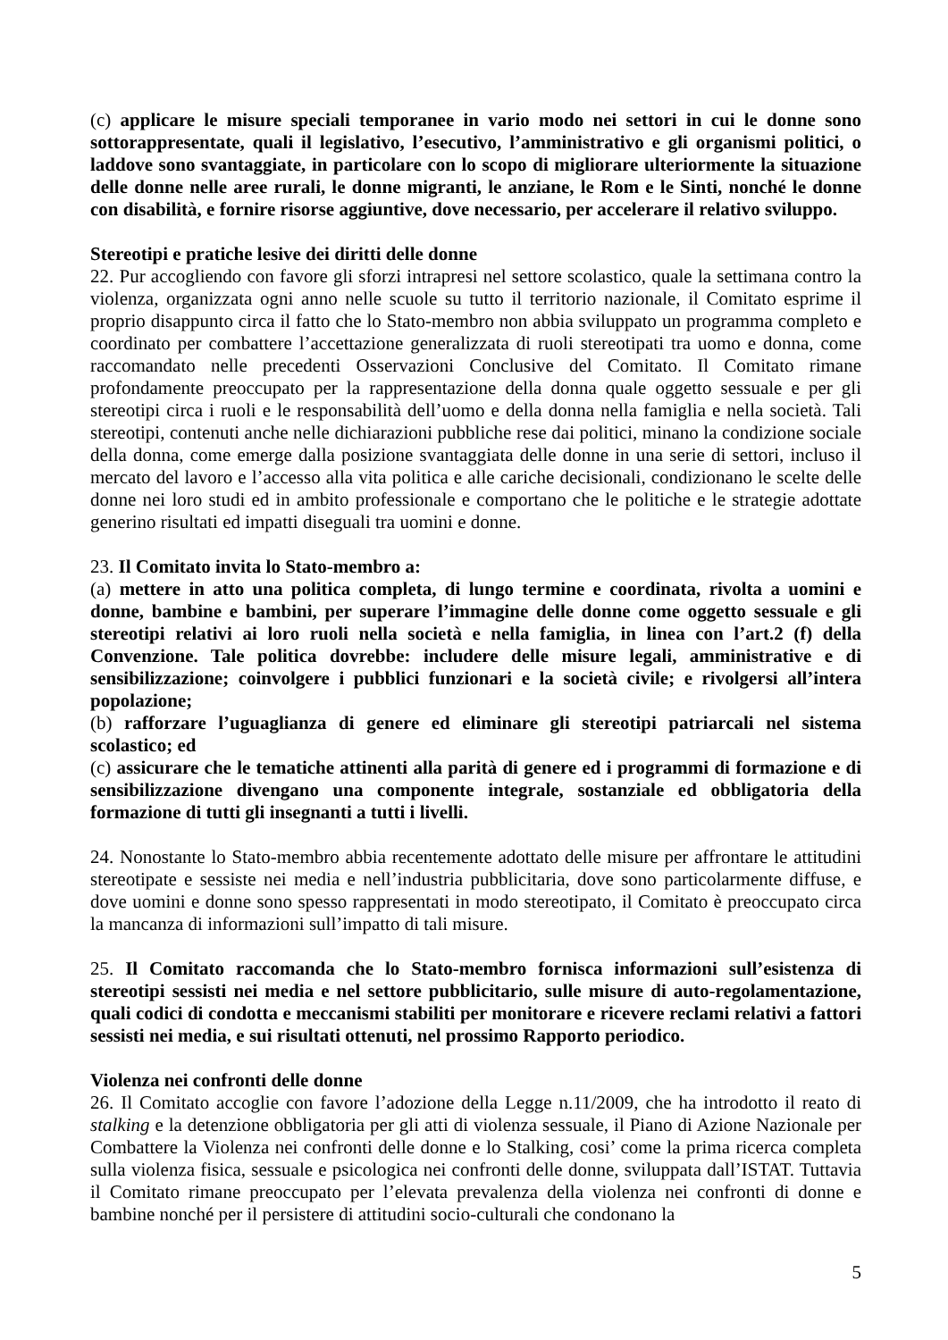(c) applicare le misure speciali temporanee in vario modo nei settori in cui le donne sono sottorappresentate, quali il legislativo, l’esecutivo, l’amministrativo e gli organismi politici, o laddove sono svantaggiate, in particolare con lo scopo di migliorare ulteriormente la situazione delle donne nelle aree rurali, le donne migranti, le anziane, le Rom e le Sinti, nonché le donne con disabilità, e fornire risorse aggiuntive, dove necessario, per accelerare il relativo sviluppo.
Stereotipi e pratiche lesive dei diritti delle donne
22. Pur accogliendo con favore gli sforzi intrapresi nel settore scolastico, quale la settimana contro la violenza, organizzata ogni anno nelle scuole su tutto il territorio nazionale, il Comitato esprime il proprio disappunto circa il fatto che lo Stato-membro non abbia sviluppato un programma completo e coordinato per combattere l’accettazione generalizzata di ruoli stereotipati tra uomo e donna, come raccomandato nelle precedenti Osservazioni Conclusive del Comitato. Il Comitato rimane profondamente preoccupato per la rappresentazione della donna quale oggetto sessuale e per gli stereotipi circa i ruoli e le responsabilità dell’uomo e della donna nella famiglia e nella società. Tali stereotipi, contenuti anche nelle dichiarazioni pubbliche rese dai politici, minano la condizione sociale della donna, come emerge dalla posizione svantaggiata delle donne in una serie di settori, incluso il mercato del lavoro e l’accesso alla vita politica e alle cariche decisionali, condizionano le scelte delle donne nei loro studi ed in ambito professionale e comportano che le politiche e le strategie adottate generino risultati ed impatti diseguali tra uomini e donne.
23. Il Comitato invita lo Stato-membro a:
(a) mettere in atto una politica completa, di lungo termine e coordinata, rivolta a uomini e donne, bambine e bambini, per superare l’immagine delle donne come oggetto sessuale e gli stereotipi relativi ai loro ruoli nella società e nella famiglia, in linea con l’art.2 (f) della Convenzione. Tale politica dovrebbe: includere delle misure legali, amministrative e di sensibilizzazione; coinvolgere i pubblici funzionari e la società civile; e rivolgersi all’intera popolazione;
(b) rafforzare l’uguaglianza di genere ed eliminare gli stereotipi patriarcali nel sistema scolastico; ed
(c) assicurare che le tematiche attinenti alla parità di genere ed i programmi di formazione e di sensibilizzazione divengano una componente integrale, sostanziale ed obbligatoria della formazione di tutti gli insegnanti a tutti i livelli.
24. Nonostante lo Stato-membro abbia recentemente adottato delle misure per affrontare le attitudini stereotipate e sessiste nei media e nell’industria pubblicitaria, dove sono particolarmente diffuse, e dove uomini e donne sono spesso rappresentati in modo stereotipato, il Comitato è preoccupato circa la mancanza di informazioni sull’impatto di tali misure.
25. Il Comitato raccomanda che lo Stato-membro fornisca informazioni sull’esistenza di stereotipi sessisti nei media e nel settore pubblicitario, sulle misure di auto-regolamentazione, quali codici di condotta e meccanismi stabiliti per monitorare e ricevere reclami relativi a fattori sessisti nei media, e sui risultati ottenuti, nel prossimo Rapporto periodico.
Violenza nei confronti delle donne
26. Il Comitato accoglie con favore l’adozione della Legge n.11/2009, che ha introdotto il reato di stalking e la detenzione obbligatoria per gli atti di violenza sessuale, il Piano di Azione Nazionale per Combattere la Violenza nei confronti delle donne e lo Stalking, cosi’ come la prima ricerca completa sulla violenza fisica, sessuale e psicologica nei confronti delle donne, sviluppata dall’ISTAT. Tuttavia il Comitato rimane preoccupato per l’elevata prevalenza della violenza nei confronti di donne e bambine nonché per il persistere di attitudini socio-culturali che condonano la
5